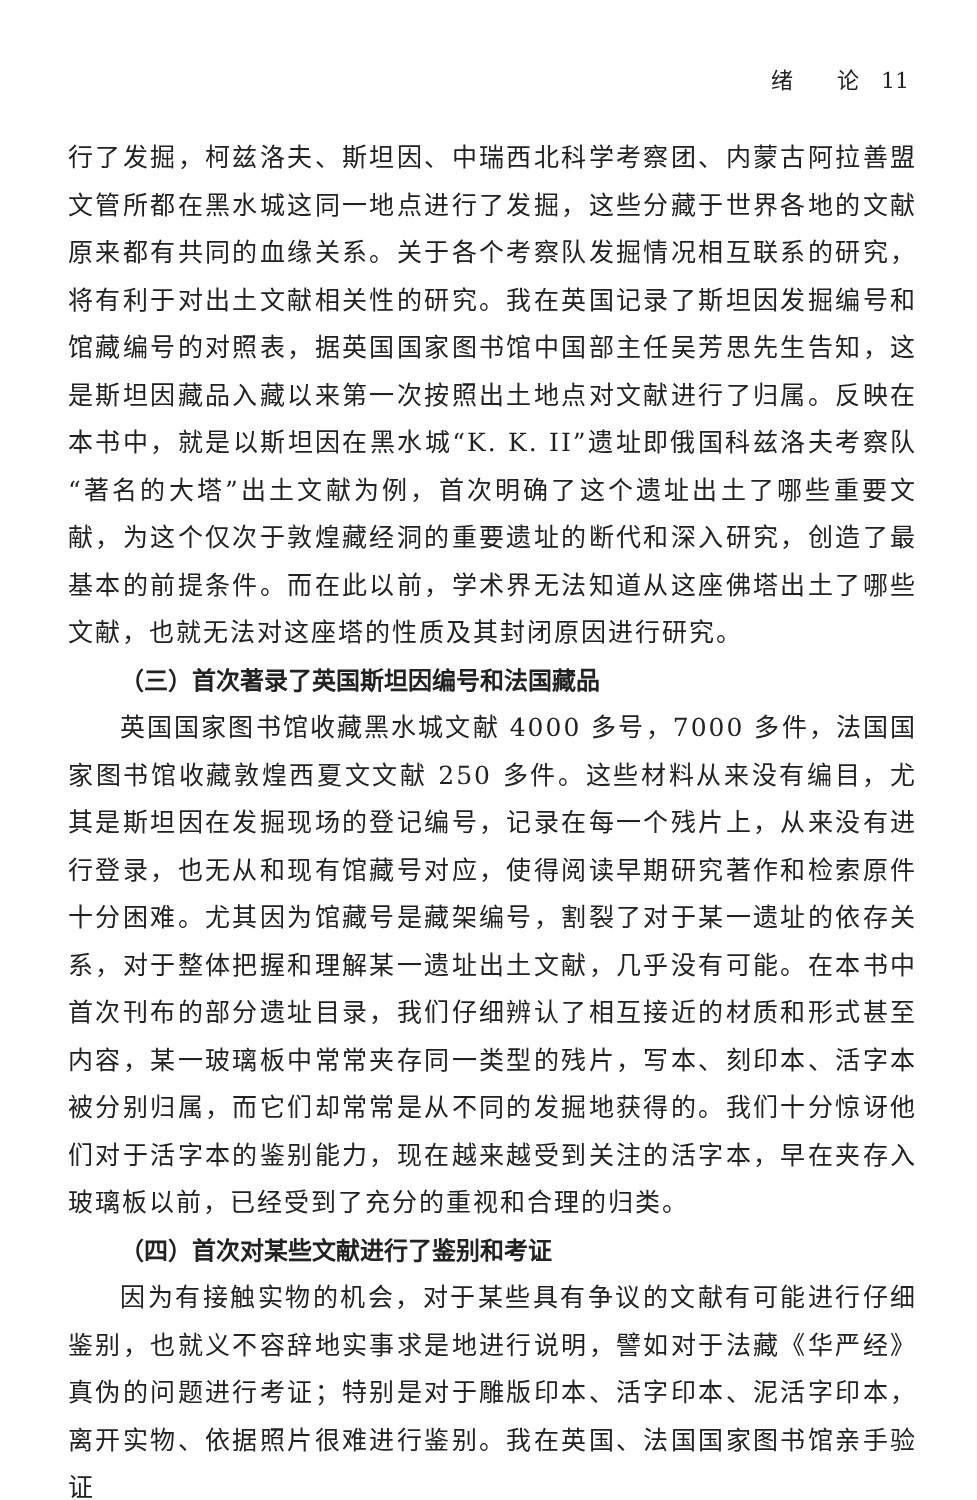绪　　论　11
行了发掘，柯兹洛夫、斯坦因、中瑞西北科学考察团、内蒙古阿拉善盟文管所都在黑水城这同一地点进行了发掘，这些分藏于世界各地的文献原来都有共同的血缘关系。关于各个考察队发掘情况相互联系的研究，将有利于对出土文献相关性的研究。我在英国记录了斯坦因发掘编号和馆藏编号的对照表，据英国国家图书馆中国部主任吴芳思先生告知，这是斯坦因藏品入藏以来第一次按照出土地点对文献进行了归属。反映在本书中，就是以斯坦因在黑水城“K. K. II”遗址即俄国科兹洛夫考察队“著名的大塔”出土文献为例，首次明确了这个遗址出土了哪些重要文献，为这个仅次于敦煌藏经洞的重要遗址的断代和深入研究，创造了最基本的前提条件。而在此以前，学术界无法知道从这座佛塔出土了哪些文献，也就无法对这座塔的性质及其封闭原因进行研究。
（三）首次著录了英国斯坦因编号和法国藏品
英国国家图书馆收藏黑水城文献 4000 多号，7000 多件，法国国家图书馆收藏敦煌西夏文文献 250 多件。这些材料从来没有编目，尤其是斯坦因在发掘现场的登记编号，记录在每一个残片上，从来没有进行登录，也无从和现有馆藏号对应，使得阅读早期研究著作和检索原件十分困难。尤其因为馆藏号是藏架编号，割裂了对于某一遗址的依存关系，对于整体把握和理解某一遗址出土文献，几乎没有可能。在本书中首次刊布的部分遗址目录，我们仔细辨认了相互接近的材质和形式甚至内容，某一玻璃板中常常夹存同一类型的残片，写本、刻印本、活字本被分别归属，而它们却常常是从不同的发掘地获得的。我们十分惊讶他们对于活字本的鉴别能力，现在越来越受到关注的活字本，早在夹存入玻璃板以前，已经受到了充分的重视和合理的归类。
（四）首次对某些文献进行了鉴别和考证
因为有接触实物的机会，对于某些具有争议的文献有可能进行仔细鉴别，也就义不容辞地实事求是地进行说明，譬如对于法藏《华严经》真伪的问题进行考证；特别是对于雕版印本、活字印本、泥活字印本，离开实物、依据照片很难进行鉴别。我在英国、法国国家图书馆亲手验证